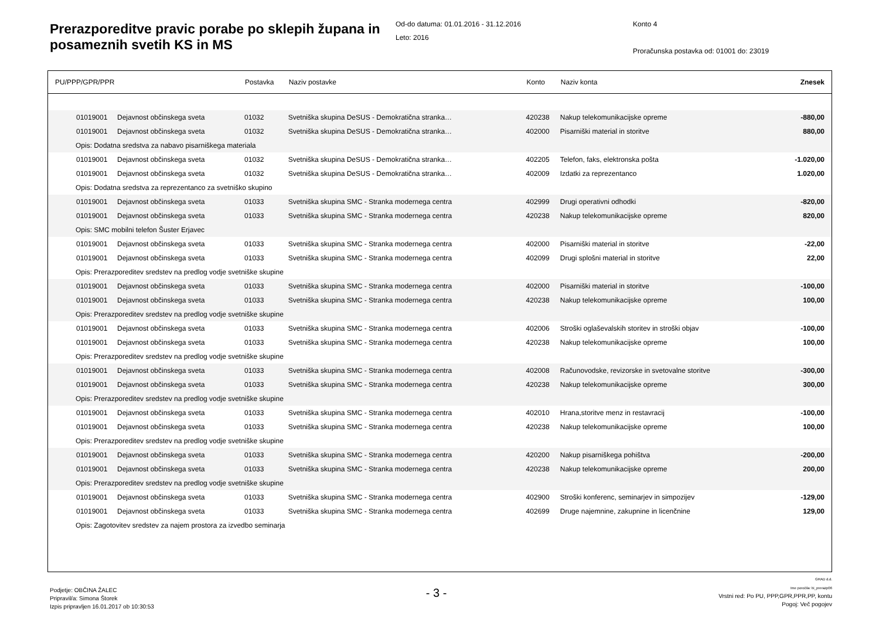Prerazporeditve pravic porabe po sklepih župana in posameznih svetih KS in MS
Od-do datuma: 01.01.2016 - 31.12.2016
Leto: 2016
Konto 4
Proračunska postavka od: 01001 do: 23019
| PU/PPP/GPR/PPR | | Postavka | Naziv postavke | Konto | Naziv konta | Znesek |
| --- | --- | --- | --- | --- | --- | --- |
| 01019001 | Dejavnost občinskega sveta | 01032 | Svetniška skupina DeSUS - Demokratična stranka… | 420238 | Nakup telekomunikacijske opreme | -880,00 |
| 01019001 | Dejavnost občinskega sveta | 01032 | Svetniška skupina DeSUS - Demokratična stranka… | 402000 | Pisarniški material in storitve | 880,00 |
| Opis: Dodatna sredstva za nabavo pisarniškega materiala | | | | | | |
| 01019001 | Dejavnost občinskega sveta | 01032 | Svetniška skupina DeSUS - Demokratična stranka… | 402205 | Telefon, faks, elektronska pošta | -1.020,00 |
| 01019001 | Dejavnost občinskega sveta | 01032 | Svetniška skupina DeSUS - Demokratična stranka… | 402009 | Izdatki za reprezentanco | 1.020,00 |
| Opis: Dodatna sredstva za reprezentanco za svetniško skupino | | | | | | |
| 01019001 | Dejavnost občinskega sveta | 01033 | Svetniška skupina SMC - Stranka modernega centra | 402999 | Drugi operativni odhodki | -820,00 |
| 01019001 | Dejavnost občinskega sveta | 01033 | Svetniška skupina SMC - Stranka modernega centra | 420238 | Nakup telekomunikacijske opreme | 820,00 |
| Opis: SMC mobilni telefon Šuster Erjavec | | | | | | |
| 01019001 | Dejavnost občinskega sveta | 01033 | Svetniška skupina SMC - Stranka modernega centra | 402000 | Pisarniški material in storitve | -22,00 |
| 01019001 | Dejavnost občinskega sveta | 01033 | Svetniška skupina SMC - Stranka modernega centra | 402099 | Drugi splošni material in storitve | 22,00 |
| Opis: Prerazporeditev sredstev na predlog vodje svetniške skupine | | | | | | |
| 01019001 | Dejavnost občinskega sveta | 01033 | Svetniška skupina SMC - Stranka modernega centra | 402000 | Pisarniški material in storitve | -100,00 |
| 01019001 | Dejavnost občinskega sveta | 01033 | Svetniška skupina SMC - Stranka modernega centra | 420238 | Nakup telekomunikacijske opreme | 100,00 |
| Opis: Prerazporeditev sredstev na predlog vodje svetniške skupine | | | | | | |
| 01019001 | Dejavnost občinskega sveta | 01033 | Svetniška skupina SMC - Stranka modernega centra | 402006 | Stroški oglaševalskih storitev in stroški objav | -100,00 |
| 01019001 | Dejavnost občinskega sveta | 01033 | Svetniška skupina SMC - Stranka modernega centra | 420238 | Nakup telekomunikacijske opreme | 100,00 |
| Opis: Prerazporeditev sredstev na predlog vodje svetniške skupine | | | | | | |
| 01019001 | Dejavnost občinskega sveta | 01033 | Svetniška skupina SMC - Stranka modernega centra | 402008 | Računovodske, revizorske in svetovalne storitve | -300,00 |
| 01019001 | Dejavnost občinskega sveta | 01033 | Svetniška skupina SMC - Stranka modernega centra | 420238 | Nakup telekomunikacijske opreme | 300,00 |
| Opis: Prerazporeditev sredstev na predlog vodje svetniške skupine | | | | | | |
| 01019001 | Dejavnost občinskega sveta | 01033 | Svetniška skupina SMC - Stranka modernega centra | 402010 | Hrana,storitve menz in restavracij | -100,00 |
| 01019001 | Dejavnost občinskega sveta | 01033 | Svetniška skupina SMC - Stranka modernega centra | 420238 | Nakup telekomunikacijske opreme | 100,00 |
| Opis: Prerazporeditev sredstev na predlog vodje svetniške skupine | | | | | | |
| 01019001 | Dejavnost občinskega sveta | 01033 | Svetniška skupina SMC - Stranka modernega centra | 420200 | Nakup pisarniškega pohištva | -200,00 |
| 01019001 | Dejavnost občinskega sveta | 01033 | Svetniška skupina SMC - Stranka modernega centra | 420238 | Nakup telekomunikacijske opreme | 200,00 |
| Opis: Prerazporeditev sredstev na predlog vodje svetniške skupine | | | | | | |
| 01019001 | Dejavnost občinskega sveta | 01033 | Svetniška skupina SMC - Stranka modernega centra | 402900 | Stroški konferenc, seminarjev in simpozijev | -129,00 |
| 01019001 | Dejavnost občinskega sveta | 01033 | Svetniška skupina SMC - Stranka modernega centra | 402699 | Druge najemnine, zakupnine in licenčnine | 129,00 |
| Opis: Zagotovitev sredstev za najem prostora za izvedbo seminarja | | | | | | |
Podjetje: OBČINA ŽALEC
Pripravil/a: Simona Štorek
Izpis pripravljen 16.01.2017 ob 10:30:53
- 3 -
GRAD d.d.
Ime poročila: bi_prerazp06
Vrstni red: Po PU, PPP,GPR,PPR,PP, kontu
Pogoj: Več pogojev